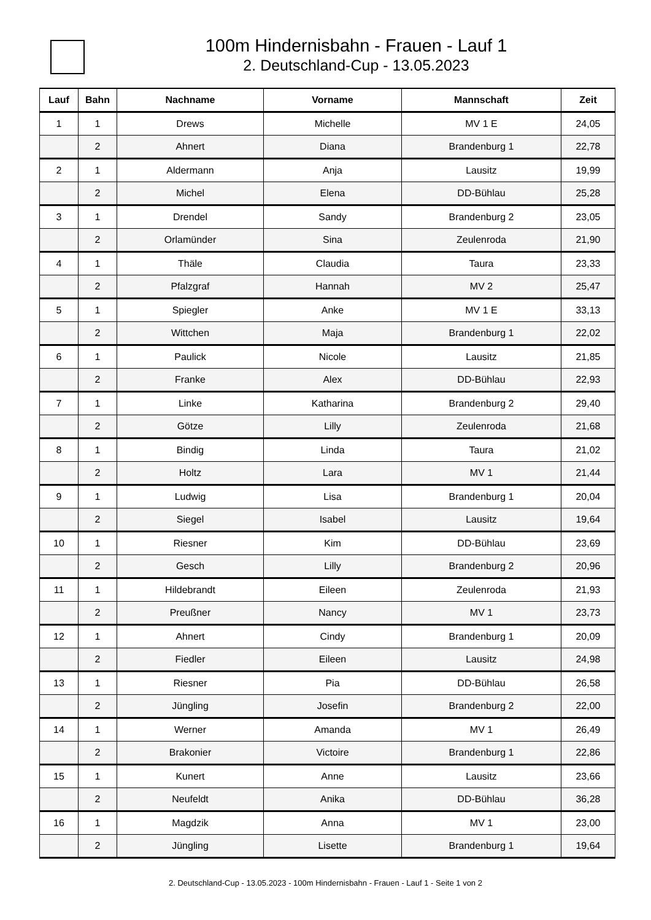100m Hindernisbahn - Frauen - Lauf 1
2. Deutschland-Cup - 13.05.2023
| Lauf | Bahn | Nachname | Vorname | Mannschaft | Zeit |
| --- | --- | --- | --- | --- | --- |
| 1 | 1 | Drews | Michelle | MV 1 E | 24,05 |
| | 2 | Ahnert | Diana | Brandenburg 1 | 22,78 |
| 2 | 1 | Aldermann | Anja | Lausitz | 19,99 |
| | 2 | Michel | Elena | DD-Bühlau | 25,28 |
| 3 | 1 | Drendel | Sandy | Brandenburg 2 | 23,05 |
| | 2 | Orlamünder | Sina | Zeulenroda | 21,90 |
| 4 | 1 | Thäle | Claudia | Taura | 23,33 |
| | 2 | Pfalzgraf | Hannah | MV 2 | 25,47 |
| 5 | 1 | Spiegler | Anke | MV 1 E | 33,13 |
| | 2 | Wittchen | Maja | Brandenburg 1 | 22,02 |
| 6 | 1 | Paulick | Nicole | Lausitz | 21,85 |
| | 2 | Franke | Alex | DD-Bühlau | 22,93 |
| 7 | 1 | Linke | Katharina | Brandenburg 2 | 29,40 |
| | 2 | Götze | Lilly | Zeulenroda | 21,68 |
| 8 | 1 | Bindig | Linda | Taura | 21,02 |
| | 2 | Holtz | Lara | MV 1 | 21,44 |
| 9 | 1 | Ludwig | Lisa | Brandenburg 1 | 20,04 |
| | 2 | Siegel | Isabel | Lausitz | 19,64 |
| 10 | 1 | Riesner | Kim | DD-Bühlau | 23,69 |
| | 2 | Gesch | Lilly | Brandenburg 2 | 20,96 |
| 11 | 1 | Hildebrandt | Eileen | Zeulenroda | 21,93 |
| | 2 | Preußner | Nancy | MV 1 | 23,73 |
| 12 | 1 | Ahnert | Cindy | Brandenburg 1 | 20,09 |
| | 2 | Fiedler | Eileen | Lausitz | 24,98 |
| 13 | 1 | Riesner | Pia | DD-Bühlau | 26,58 |
| | 2 | Jüngling | Josefin | Brandenburg 2 | 22,00 |
| 14 | 1 | Werner | Amanda | MV 1 | 26,49 |
| | 2 | Brakonier | Victoire | Brandenburg 1 | 22,86 |
| 15 | 1 | Kunert | Anne | Lausitz | 23,66 |
| | 2 | Neufeldt | Anika | DD-Bühlau | 36,28 |
| 16 | 1 | Magdzik | Anna | MV 1 | 23,00 |
| | 2 | Jüngling | Lisette | Brandenburg 1 | 19,64 |
2. Deutschland-Cup - 13.05.2023 - 100m Hindernisbahn - Frauen - Lauf 1 - Seite 1 von 2